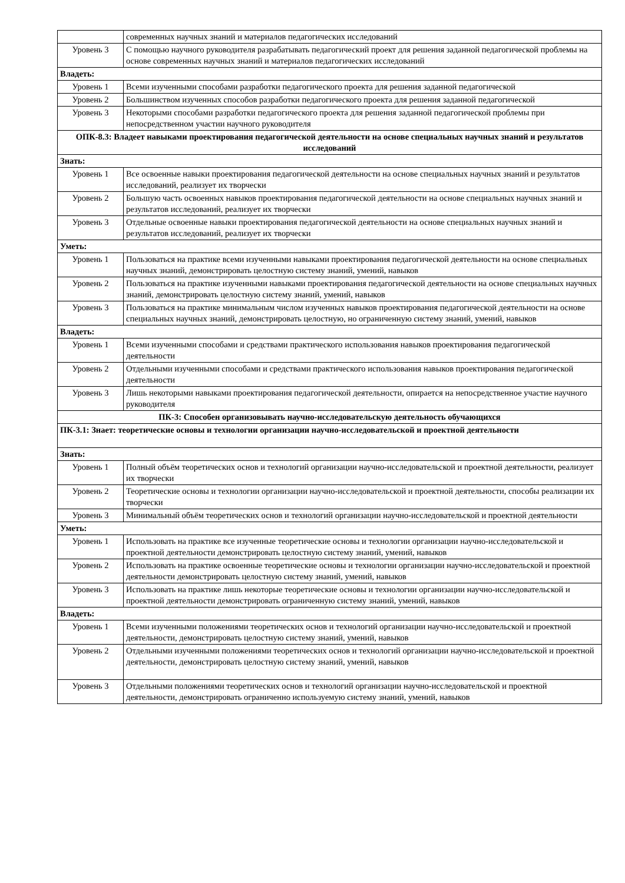| | современных научных знаний и материалов педагогических исследований |
| Уровень 3 | С помощью научного руководителя разрабатывать педагогический проект для решения заданной педагогической проблемы на основе современных научных знаний и материалов педагогических исследований |
| Владеть: | |
| Уровень 1 | Всеми изученными способами разработки педагогического проекта для решения заданной педагогической |
| Уровень 2 | Большинством изученных способов разработки педагогического проекта для решения заданной педагогической |
| Уровень 3 | Некоторыми способами разработки педагогического проекта для решения заданной педагогической проблемы при непосредственном участии научного руководителя |
| ОПК-8.3: Владеет навыками проектирования педагогической деятельности на основе специальных научных знаний и результатов исследований | |
| Знать: | |
| Уровень 1 | Все освоенные навыки проектирования педагогической деятельности на основе специальных научных знаний и результатов исследований, реализует их творчески |
| Уровень 2 | Большую часть освоенных навыков проектирования педагогической деятельности на основе специальных научных знаний и результатов исследований, реализует их творчески |
| Уровень 3 | Отдельные освоенные навыки проектирования педагогической деятельности на основе специальных научных знаний и результатов исследований, реализует их творчески |
| Уметь: | |
| Уровень 1 | Пользоваться на практике всеми изученными навыками проектирования педагогической деятельности на основе специальных научных знаний, демонстрировать целостную систему знаний, умений, навыков |
| Уровень 2 | Пользоваться на практике изученными навыками проектирования педагогической деятельности на основе специальных научных знаний, демонстрировать целостную систему знаний, умений, навыков |
| Уровень 3 | Пользоваться на практике минимальным числом изученных навыков проектирования педагогической деятельности на основе специальных научных знаний, демонстрировать целостную, но ограниченную систему знаний, умений, навыков |
| Владеть: | |
| Уровень 1 | Всеми изученными способами и средствами практического использования навыков проектирования педагогической деятельности |
| Уровень 2 | Отдельными изученными способами и средствами практического использования навыков проектирования педагогической деятельности |
| Уровень 3 | Лишь некоторыми навыками проектирования педагогической деятельности, опирается на непосредственное участие научного руководителя |
| ПК-3: Способен организовывать научно-исследовательскую деятельность обучающихся | |
| ПК-3.1: Знает: теоретические основы и технологии организации научно-исследовательской и проектной деятельности | |
| Знать: | |
| Уровень 1 | Полный объём теоретических основ и технологий организации научно-исследовательской и проектной деятельности, реализует их творчески |
| Уровень 2 | Теоретические основы и технологии организации научно-исследовательской и проектной деятельности, способы реализации их творчески |
| Уровень 3 | Минимальный объём теоретических основ и технологий организации научно-исследовательской и проектной деятельности |
| Уметь: | |
| Уровень 1 | Использовать на практике все изученные теоретические основы и технологии организации научно-исследовательской и проектной деятельности демонстрировать целостную систему знаний, умений, навыков |
| Уровень 2 | Использовать на практике освоенные теоретические основы и технологии организации научно-исследовательской и проектной деятельности демонстрировать целостную систему знаний, умений, навыков |
| Уровень 3 | Использовать на практике лишь некоторые теоретические основы и технологии организации научно-исследовательской и проектной деятельности демонстрировать ограниченную систему знаний, умений, навыков |
| Владеть: | |
| Уровень 1 | Всеми изученными положениями теоретических основ и технологий организации научно-исследовательской и проектной деятельности, демонстрировать целостную систему знаний, умений, навыков |
| Уровень 2 | Отдельными изученными положениями теоретических основ и технологий организации научно-исследовательской и проектной деятельности, демонстрировать целостную систему знаний, умений, навыков |
| Уровень 3 | Отдельными положениями теоретических основ и технологий организации научно-исследовательской и проектной деятельности, демонстрировать ограниченно используемую систему знаний, умений, навыков |